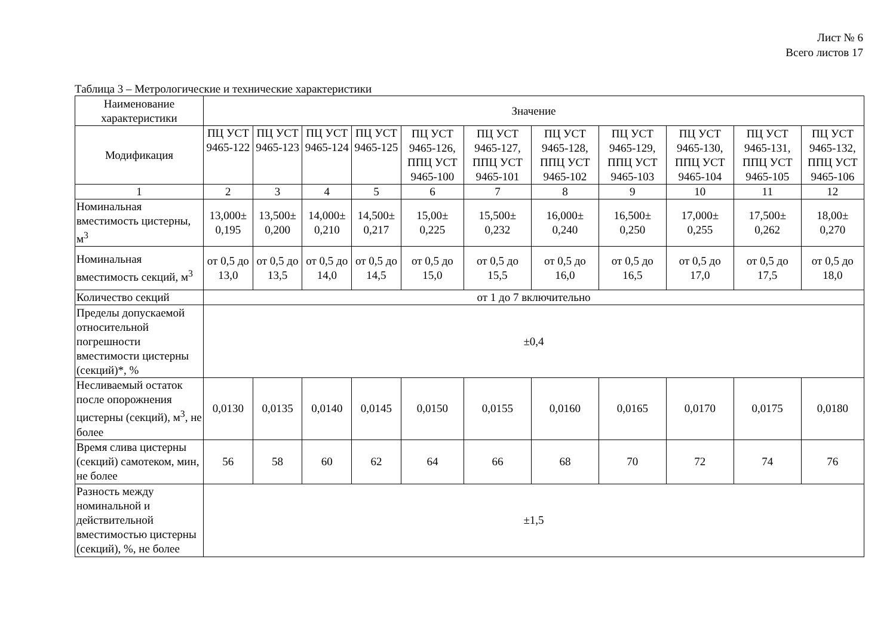Лист № 6
Всего листов 17
Таблица 3 – Метрологические и технические характеристики
| Наименование характеристики | Значение | | | | | | | | | | |
| --- | --- | --- | --- | --- | --- | --- | --- | --- | --- | --- | --- |
| Модификация | ПЦ УСТ 9465-122 | ПЦ УСТ 9465-123 | ПЦ УСТ 9465-124 | ПЦ УСТ 9465-125 | ПЦ УСТ 9465-126, ППЦ УСТ 9465-100 | ПЦ УСТ 9465-127, ППЦ УСТ 9465-101 | ПЦ УСТ 9465-128, ППЦ УСТ 9465-102 | ПЦ УСТ 9465-129, ППЦ УСТ 9465-103 | ПЦ УСТ 9465-130, ППЦ УСТ 9465-104 | ПЦ УСТ 9465-131, ППЦ УСТ 9465-105 | ПЦ УСТ 9465-132, ППЦ УСТ 9465-106 |
| 1 | 2 | 3 | 4 | 5 | 6 | 7 | 8 | 9 | 10 | 11 | 12 |
| Номинальная вместимость цистерны, м<sup>3</sup> | 13,000± 0,195 | 13,500± 0,200 | 14,000± 0,210 | 14,500± 0,217 | 15,00± 0,225 | 15,500± 0,232 | 16,000± 0,240 | 16,500± 0,250 | 17,000± 0,255 | 17,500± 0,262 | 18,00± 0,270 |
| Номинальная вместимость секций, м<sup>3</sup> | от 0,5 до 13,0 | от 0,5 до 13,5 | от 0,5 до 14,0 | от 0,5 до 14,5 | от 0,5 до 15,0 | от 0,5 до 15,5 | от 0,5 до 16,0 | от 0,5 до 16,5 | от 0,5 до 17,0 | от 0,5 до 17,5 | от 0,5 до 18,0 |
| Количество секций | от 1 до 7 включительно | | | | | | | | | | |
| Пределы допускаемой относительной погрешности вместимости цистерны (секций)*, % | ±0,4 | | | | | | | | | | |
| Несливаемый остаток после опорожнения цистерны (секций), м<sup>3</sup>, не более | 0,0130 | 0,0135 | 0,0140 | 0,0145 | 0,0150 | 0,0155 | 0,0160 | 0,0165 | 0,0170 | 0,0175 | 0,0180 |
| Время слива цистерны (секций) самотеком, мин, не более | 56 | 58 | 60 | 62 | 64 | 66 | 68 | 70 | 72 | 74 | 76 |
| Разность между номинальной и действительной вместимостью цистерны (секций), %, не более | ±1,5 | | | | | | | | | | |